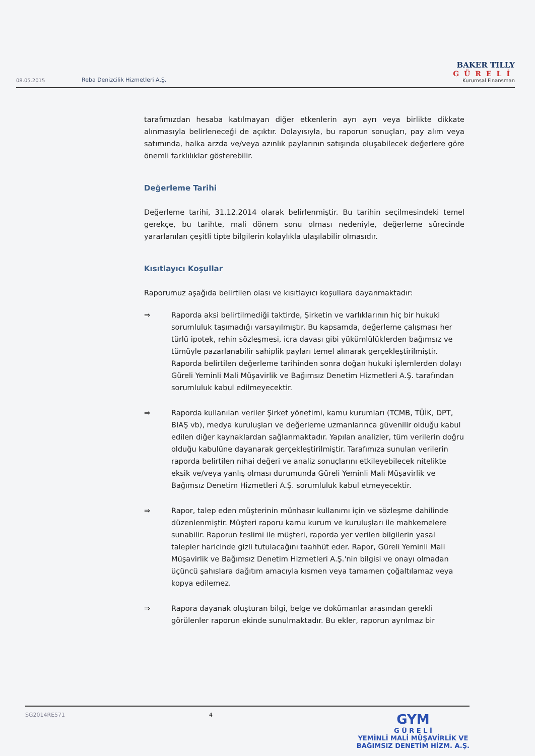08.05.2015
Reba Denizcilik Hizmetleri A.Ş.
BAKER TILLY
GÜRELİ
Kurumsal Finansman
tarafımızdan hesaba katılmayan diğer etkenlerin ayrı ayrı veya birlikte dikkate alınmasıyla belirleneceği de açıktır. Dolayısıyla, bu raporun sonuçları, pay alım veya satımında, halka arzda ve/veya azınlık paylarının satışında oluşabilecek değerlere göre önemli farklılıklar gösterebilir.
Değerleme Tarihi
Değerleme tarihi, 31.12.2014 olarak belirlenmiştir. Bu tarihin seçilmesindeki temel gerekçe, bu tarihte, mali dönem sonu olması nedeniyle, değerleme sürecinde yararlanılan çeşitli tipte bilgilerin kolaylıkla ulaşılabilir olmasıdır.
Kısıtlayıcı Koşullar
Raporumuz aşağıda belirtilen olası ve kısıtlayıcı koşullara dayanmaktadır:
⇒ Raporda aksi belirtilmediği taktirde, Şirketin ve varlıklarının hiç bir hukuki sorumluluk taşımadığı varsayılmıştır. Bu kapsamda, değerleme çalışması her türlü ipotek, rehin sözleşmesi, icra davası gibi yükümlülüklerden bağımsız ve tümüyle pazarlanabilir sahiplik payları temel alınarak gerçekleştirilmiştir. Raporda belirtilen değerleme tarihinden sonra doğan hukuki işlemlerden dolayı Güreli Yeminli Mali Müşavirlik ve Bağımsız Denetim Hizmetleri A.Ş. tarafından sorumluluk kabul edilmeyecektir.
⇒ Raporda kullanılan veriler Şirket yönetimi, kamu kurumları (TCMB, TÜİK, DPT, BIAŞ vb), medya kuruluşları ve değerleme uzmanlarınca güvenilir olduğu kabul edilen diğer kaynaklardan sağlanmaktadır. Yapılan analizler, tüm verilerin doğru olduğu kabulüne dayanarak gerçekleştirilmiştir. Tarafımıza sunulan verilerin raporda belirtilen nihai değeri ve analiz sonuçlarını etkileyebilecek nitelikte eksik ve/veya yanlış olması durumunda Güreli Yeminli Mali Müşavirlik ve Bağımsız Denetim Hizmetleri A.Ş. sorumluluk kabul etmeyecektir.
⇒ Rapor, talep eden müşterinin münhasır kullanımı için ve sözleşme dahilinde düzenlenmiştir. Müşteri raporu kamu kurum ve kuruluşları ile mahkemelere sunabilir. Raporun teslimi ile müşteri, raporda yer verilen bilgilerin yasal talepler haricinde gizli tutulacağını taahhüt eder. Rapor, Güreli Yeminli Mali Müşavirlik ve Bağımsız Denetim Hizmetleri A.Ş.'nin bilgisi ve onayı olmadan üçüncü şahıslara dağıtım amacıyla kısmen veya tamamen çoğaltılamaz veya kopya edilemez.
⇒ Rapora dayanak oluşturan bilgi, belge ve dokümanlar arasından gerekli görülenler raporun ekinde sunulmaktadır. Bu ekler, raporun ayrılmaz bir
SG2014RE571 4
GYM
G Ü R E L İ
YEMİNLİ MALİ MÜŞAVİRLİK VE
BAĞIMSIZ DENETİM HİZM. A.Ş.